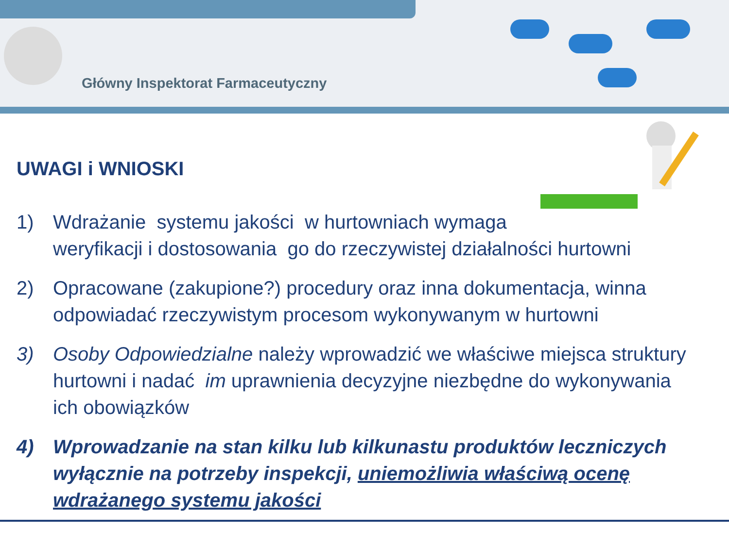Główny Inspektorat Farmaceutyczny
UWAGI i WNIOSKI
1) Wdrażanie systemu jakości w hurtowniach wymaga
weryfikacji i dostosowania go do rzeczywistej działalności hurtowni
2) Opracowane (zakupione?) procedury oraz inna dokumentacja, winna odpowiadać rzeczywistym procesom wykonywanym w hurtowni
3) Osoby Odpowiedzialne należy wprowadzić we właściwe miejsca struktury hurtowni i nadać im uprawnienia decyzyjne niezbędne do wykonywania ich obowiązków
4) Wprowadzanie na stan kilku lub kilkunastu produktów leczniczych wyłącznie na potrzeby inspekcji, uniemożliwia właściwą ocenę wdrażanego systemu jakości